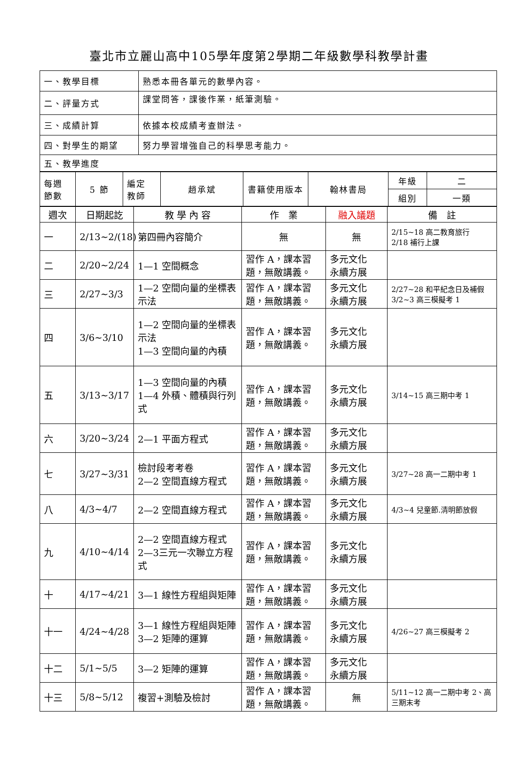臺北市立麗山高中105學年度第2學期二年級數學科教學計畫
| 一、教學目標 | 熟悉本冊各單元的數學內容。 |
| 二、評量方式 | 課堂問答，課後作業，紙筆測驗。 |
| 三、成績計算 | 依據本校成績考查辦法。 |
| 四、對學生的期望 | 努力學習增強自己的科學思考能力。 |
| 五、教學進度 | |
| 每週 節數 | 5 節 | 編定 教師 | 趙承斌 | 書籍使用版本 | 翰林書局 | 年級 | 二 |
| | | | | | | 組別 | 一類 |
| 週次 | 日期起訖 | 教 學 內 容 | 作 業 | 融入議題 | 備 註 |
| 一 | 2/13~2/(18) | 第四冊內容簡介 | 無 | 無 | 2/15~18 高二教育旅行 2/18 補行上課 |
| 二 | 2/20~2/24 | 1—1 空間概念 | 習作 A，課本習題，無敵講義。 | 多元文化 永續方展 | |
| 三 | 2/27~3/3 | 1—2 空間向量的坐標表示法 | 習作 A，課本習題，無敵講義。 | 多元文化 永續方展 | 2/27~28 和平紀念日及補假 3/2~3 高三模擬考 1 |
| 四 | 3/6~3/10 | 1—2 空間向量的坐標表示法 1—3 空間向量的內積 | 習作 A，課本習題，無敵講義。 | 多元文化 永續方展 | |
| 五 | 3/13~3/17 | 1—3 空間向量的內積 1—4 外積、體積與行列式 | 習作 A，課本習題，無敵講義。 | 多元文化 永續方展 | 3/14~15 高三期中考 1 |
| 六 | 3/20~3/24 | 2—1 平面方程式 | 習作 A，課本習題，無敵講義。 | 多元文化 永續方展 | |
| 七 | 3/27~3/31 | 檢討段考考卷 2—2 空間直線方程式 | 習作 A，課本習題，無敵講義。 | 多元文化 永續方展 | 3/27~28 高一二期中考 1 |
| 八 | 4/3~4/7 | 2—2 空間直線方程式 | 習作 A，課本習題，無敵講義。 | 多元文化 永續方展 | 4/3~4 兒童節.清明節放假 |
| 九 | 4/10~4/14 | 2—2 空間直線方程式 2—3三元一次聯立方程式 | 習作 A，課本習題，無敵講義。 | 多元文化 永續方展 | |
| 十 | 4/17~4/21 | 3—1 線性方程組與矩陣 | 習作 A，課本習題，無敵講義。 | 多元文化 永續方展 | |
| 十一 | 4/24~4/28 | 3—1 線性方程組與矩陣 3—2 矩陣的運算 | 習作 A，課本習題，無敵講義。 | 多元文化 永續方展 | 4/26~27 高三模擬考 2 |
| 十二 | 5/1~5/5 | 3—2 矩陣的運算 | 習作 A，課本習題，無敵講義。 | 多元文化 永續方展 | |
| 十三 | 5/8~5/12 | 複習+測驗及檢討 | 習作 A，課本習題，無敵講義。 | 無 | 5/11~12 高一二期中考 2、高三期末考 |